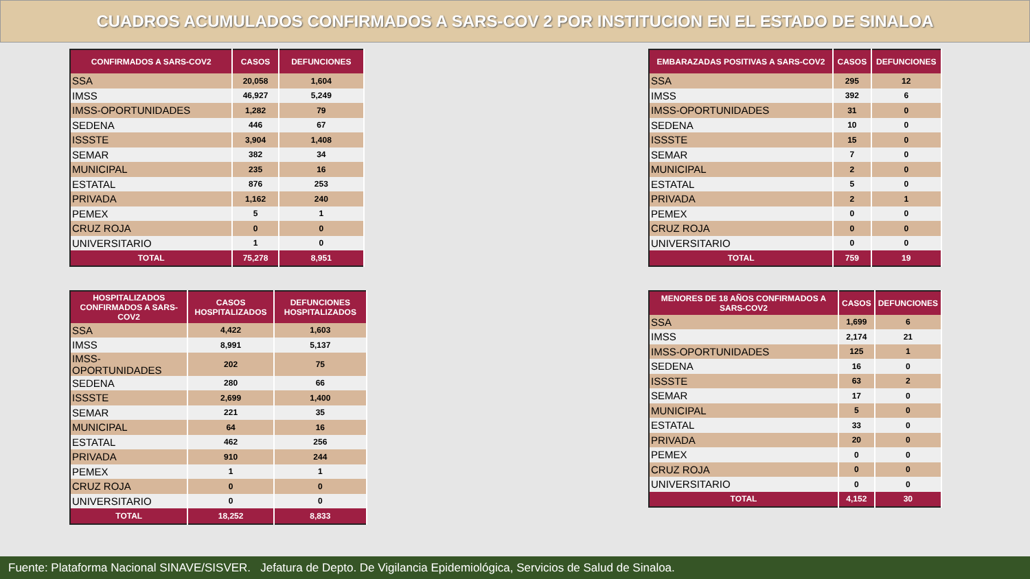CUADROS ACUMULADOS CONFIRMADOS A SARS-COV 2 POR INSTITUCION EN EL ESTADO DE SINALOA
| CONFIRMADOS A SARS-COV2 | CASOS | DEFUNCIONES |
| --- | --- | --- |
| SSA | 20,058 | 1,604 |
| IMSS | 46,927 | 5,249 |
| IMSS-OPORTUNIDADES | 1,282 | 79 |
| SEDENA | 446 | 67 |
| ISSSTE | 3,904 | 1,408 |
| SEMAR | 382 | 34 |
| MUNICIPAL | 235 | 16 |
| ESTATAL | 876 | 253 |
| PRIVADA | 1,162 | 240 |
| PEMEX | 5 | 1 |
| CRUZ ROJA | 0 | 0 |
| UNIVERSITARIO | 1 | 0 |
| TOTAL | 75,278 | 8,951 |
| HOSPITALIZADOS CONFIRMADOS A SARS-COV2 | CASOS HOSPITALIZADOS | DEFUNCIONES HOSPITALIZADOS |
| --- | --- | --- |
| SSA | 4,422 | 1,603 |
| IMSS | 8,991 | 5,137 |
| IMSS-OPORTUNIDADES | 202 | 75 |
| SEDENA | 280 | 66 |
| ISSSTE | 2,699 | 1,400 |
| SEMAR | 221 | 35 |
| MUNICIPAL | 64 | 16 |
| ESTATAL | 462 | 256 |
| PRIVADA | 910 | 244 |
| PEMEX | 1 | 1 |
| CRUZ ROJA | 0 | 0 |
| UNIVERSITARIO | 0 | 0 |
| TOTAL | 18,252 | 8,833 |
| EMBARAZADAS POSITIVAS A SARS-COV2 | CASOS | DEFUNCIONES |
| --- | --- | --- |
| SSA | 295 | 12 |
| IMSS | 392 | 6 |
| IMSS-OPORTUNIDADES | 31 | 0 |
| SEDENA | 10 | 0 |
| ISSSTE | 15 | 0 |
| SEMAR | 7 | 0 |
| MUNICIPAL | 2 | 0 |
| ESTATAL | 5 | 0 |
| PRIVADA | 2 | 1 |
| PEMEX | 0 | 0 |
| CRUZ ROJA | 0 | 0 |
| UNIVERSITARIO | 0 | 0 |
| TOTAL | 759 | 19 |
| MENORES DE 18 AÑOS CONFIRMADOS A SARS-COV2 | CASOS | DEFUNCIONES |
| --- | --- | --- |
| SSA | 1,699 | 6 |
| IMSS | 2,174 | 21 |
| IMSS-OPORTUNIDADES | 125 | 1 |
| SEDENA | 16 | 0 |
| ISSSTE | 63 | 2 |
| SEMAR | 17 | 0 |
| MUNICIPAL | 5 | 0 |
| ESTATAL | 33 | 0 |
| PRIVADA | 20 | 0 |
| PEMEX | 0 | 0 |
| CRUZ ROJA | 0 | 0 |
| UNIVERSITARIO | 0 | 0 |
| TOTAL | 4,152 | 30 |
Fuente: Plataforma Nacional SINAVE/SISVER. Jefatura de Depto. De Vigilancia Epidemiológica, Servicios de Salud de Sinaloa.